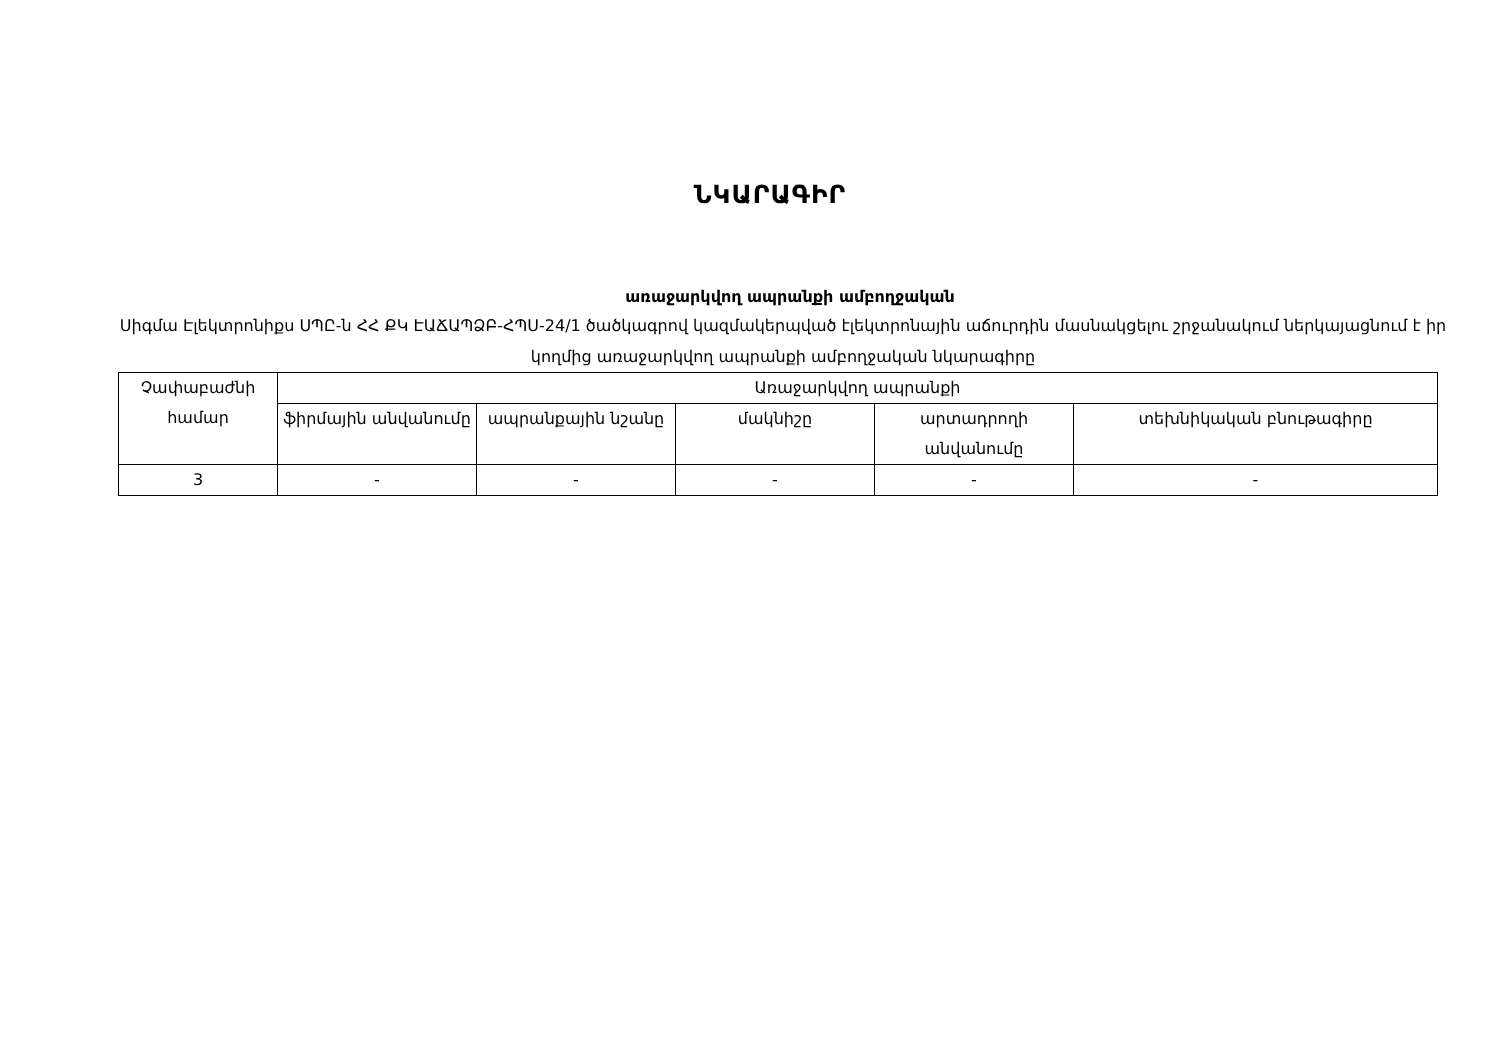ՆԿԱՐԱԳԻՐ
առաջարկվող ապրանքի ամբողջական
Սիգմա Էլեկտրոնիքս ՍՊԸ-ն ՀՀ ՔԿ ԷԱՃԱՊՁԲ-ՀՊՍ-24/1 ծածկագրով կազմակերպված էլեկտրոնային աճուրդին մասնակցելու շրջանակում ներկայացնում է իր կողմից առաջարկվող ապրանքի ամբողջական նկարագիրը
| Չափաբաժնի համար | Առաջարկվող ապրանքի | | | | |
| --- | --- | --- | --- | --- | --- |
| | ֆիրմային անվանումը | ապրանքային նշանը | մակնիշը | արտադրողի անվանումը | տեխնիկական բնութագիրը |
| 3 | - | - | - | - | - |